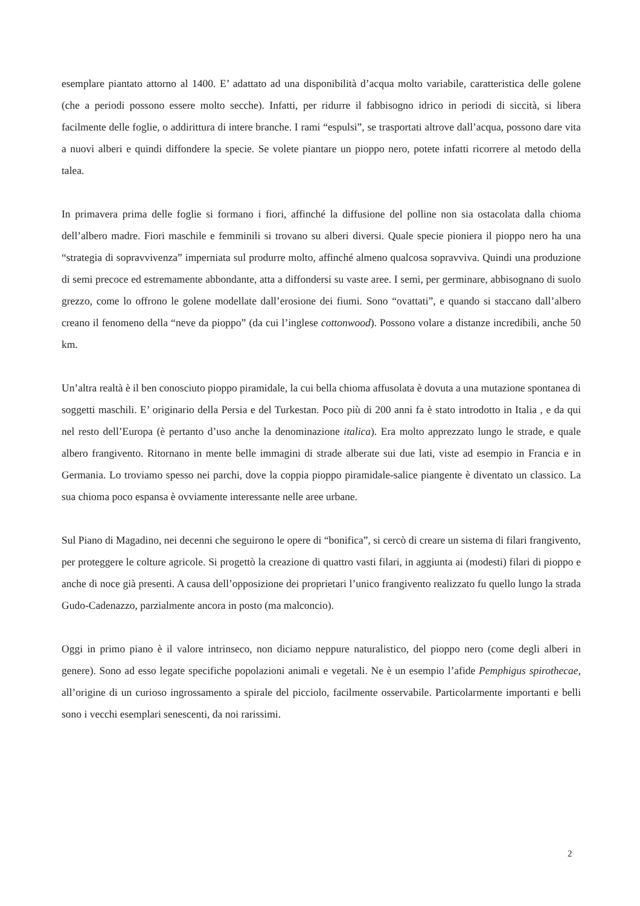esemplare piantato attorno al 1400. E’ adattato ad una disponibilità d’acqua molto variabile, caratteristica delle golene (che a periodi possono essere molto secche). Infatti, per ridurre il fabbisogno idrico in periodi di siccità, si libera facilmente delle foglie, o addirittura di intere branche. I rami “espulsi”, se trasportati altrove dall’acqua, possono dare vita a nuovi alberi e quindi diffondere la specie. Se volete piantare un pioppo nero, potete infatti ricorrere al metodo della talea.
In primavera prima delle foglie si formano i fiori, affinché la diffusione del polline non sia ostacolata dalla chioma dell’albero madre. Fiori maschile e femminili si trovano su alberi diversi. Quale specie pioniera il pioppo nero ha una “strategia di sopravvivenza” imperniata sul produrre molto, affinché almeno qualcosa sopravviva. Quindi una produzione di semi precoce ed estremamente abbondante, atta a diffondersi su vaste aree. I semi, per germinare, abbisognano di suolo grezzo, come lo offrono le golene modellate dall’erosione dei fiumi. Sono “ovattati”, e quando si staccano dall’albero creano il fenomeno della “neve da pioppo” (da cui l’inglese cottonwood). Possono volare a distanze incredibili, anche 50 km.
Un’altra realtà è il ben conosciuto pioppo piramidale, la cui bella chioma affusolata è dovuta a una mutazione spontanea di soggetti maschili. E’ originario della Persia e del Turkestan. Poco più di 200 anni fa è stato introdotto in Italia , e da qui nel resto dell’Europa (è pertanto d’uso anche la denominazione italica). Era molto apprezzato lungo le strade, e quale albero frangivento. Ritornano in mente belle immagini di strade alberate sui due lati, viste ad esempio in Francia e in Germania. Lo troviamo spesso nei parchi, dove la coppia pioppo piramidale-salice piangente è diventato un classico. La sua chioma poco espansa è ovviamente interessante nelle aree urbane.
Sul Piano di Magadino, nei decenni che seguirono le opere di “bonifica”, si cercò di creare un sistema di filari frangivento, per proteggere le colture agricole. Si progettò la creazione di quattro vasti filari, in aggiunta ai (modesti) filari di pioppo e anche di noce già presenti. A causa dell’opposizione dei proprietari l’unico frangivento realizzato fu quello lungo la strada Gudo-Cadenazzo, parzialmente ancora in posto (ma malconcio).
Oggi in primo piano è il valore intrinseco, non diciamo neppure naturalistico, del pioppo nero (come degli alberi in genere). Sono ad esso legate specifiche popolazioni animali e vegetali. Ne è un esempio l’afide Pemphigus spirothecae, all’origine di un curioso ingrossamento a spirale del picciolo, facilmente osservabile. Particolarmente importanti e belli sono i vecchi esemplari senescenti, da noi rarissimi.
2